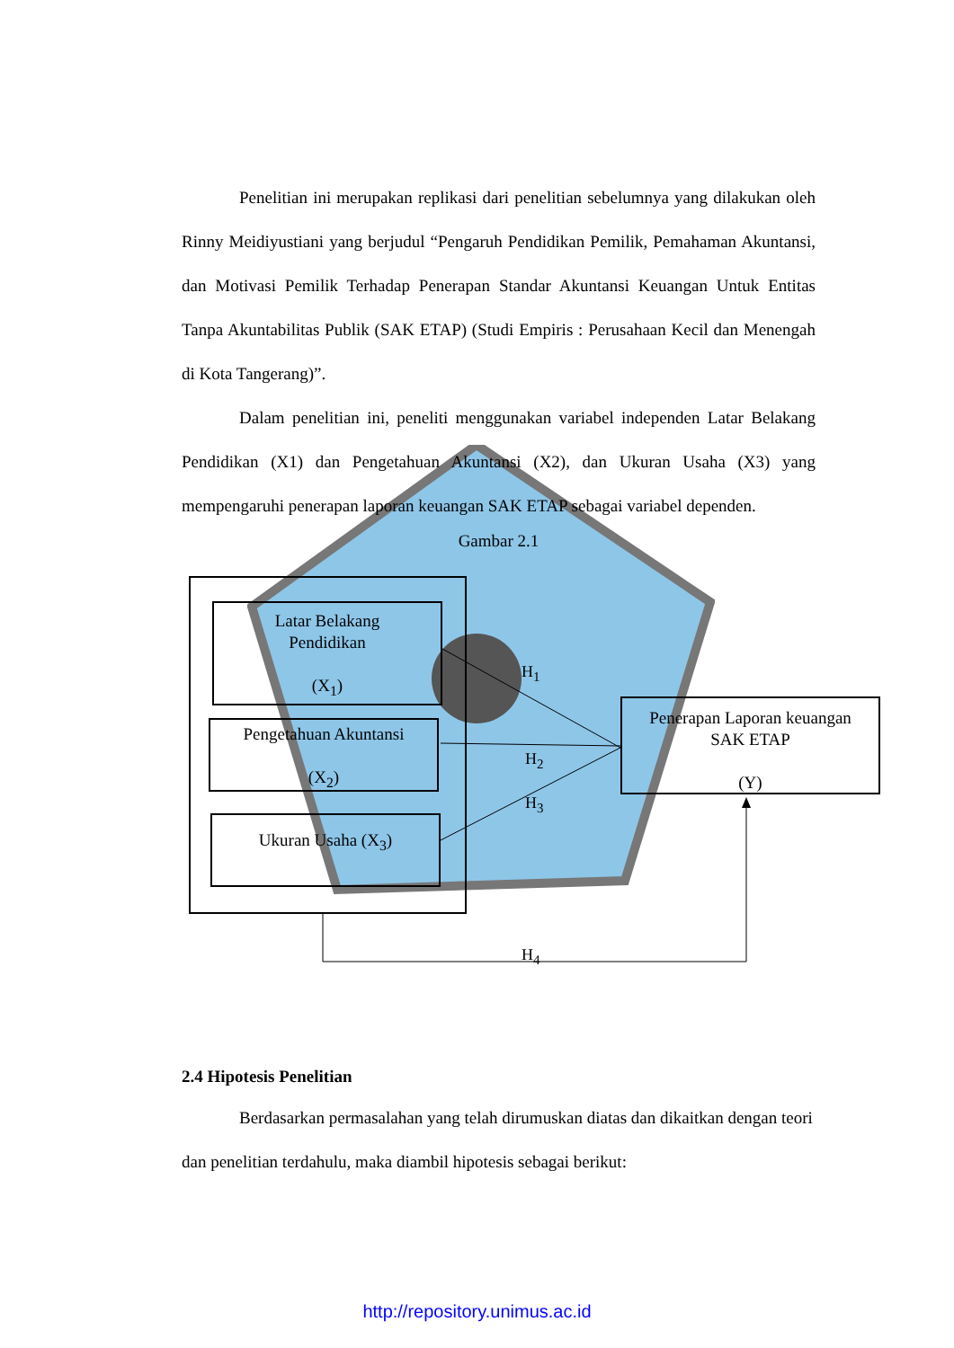Penelitian ini merupakan replikasi dari penelitian sebelumnya yang dilakukan oleh Rinny Meidiyustiani yang berjudul “Pengaruh Pendidikan Pemilik, Pemahaman Akuntansi, dan Motivasi Pemilik Terhadap Penerapan Standar Akuntansi Keuangan Untuk Entitas Tanpa Akuntabilitas Publik (SAK ETAP) (Studi Empiris : Perusahaan Kecil dan Menengah di Kota Tangerang)”.
Dalam penelitian ini, peneliti menggunakan variabel independen Latar Belakang Pendidikan (X1) dan Pengetahuan Akuntansi (X2), dan Ukuran Usaha (X3) yang mempengaruhi penerapan laporan keuangan SAK ETAP sebagai variabel dependen.
Gambar 2.1
Latar Belakang
Pendidikan
(X<sub>1</sub>)
Pengetahuan Akuntansi
(X<sub>2</sub>)
Ukuran Usaha (X<sub>3</sub>)
Penerapan Laporan keuangan
SAK ETAP
(Y)
H<sub>1</sub>
H<sub>2</sub>
H<sub>3</sub>
H<sub>4</sub>
2.4 Hipotesis Penelitian
Berdasarkan permasalahan yang telah dirumuskan diatas dan dikaitkan dengan teori dan penelitian terdahulu, maka diambil hipotesis sebagai berikut:
http://repository.unimus.ac.id